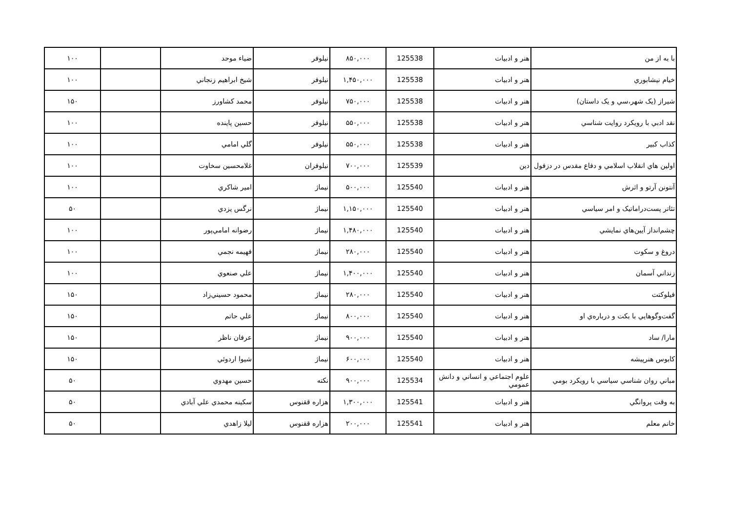| با به از من | هنر و ادبيات | 125538 | ۸۵۰,۰۰۰ | نيلوفر | ضياء موحد | | ۱۰۰ |
| خيام نيشابوري | هنر و ادبيات | 125538 | ۱,۴۵۰,۰۰۰ | نيلوفر | شيخ ابراهيم زنجاني | | ۱۰۰ |
| شيراز (يک شهر،سي و يک داستان) | هنر و ادبيات | 125538 | ۷۵۰,۰۰۰ | نيلوفر | محمد کشاورز | | ۱۵۰ |
| نقد ادبي با رويکرد روايت شناسي | هنر و ادبيات | 125538 | ۵۵۰,۰۰۰ | نيلوفر | حسين پاينده | | ۱۰۰ |
| کذاب کبير | هنر و ادبيات | 125538 | ۵۵۰,۰۰۰ | نيلوفر | گلي امامي | | ۱۰۰ |
| اولين هاي انقلاب اسلامي و دفاع مقدس در دزفول | دين | 125539 | ۷۰۰,۰۰۰ | نيلوفران | غلامحسين سخاوت | | ۱۰۰ |
| آنتونن آرتو و اثرش | هنر و ادبيات | 125540 | ۵۰۰,۰۰۰ | نيماژ | امير شاکري | | ۱۰۰ |
| تئاتر پست‌دراماتيک و امر سياسي | هنر و ادبيات | 125540 | ۱,۱۵۰,۰۰۰ | نيماژ | نرگس يزدي | | ۵۰ |
| چشم‌انداز آيين‌هاي نمايشي | هنر و ادبيات | 125540 | ۱,۴۸۰,۰۰۰ | نيماژ | رضوانه امامي‌پور | | ۱۰۰ |
| دروغ و سکوت | هنر و ادبيات | 125540 | ۲۸۰,۰۰۰ | نيماژ | فهيمه نجمي | | ۱۰۰ |
| زنداني آسمان | هنر و ادبيات | 125540 | ۱,۴۰۰,۰۰۰ | نيماژ | علي صنعوي | | ۱۰۰ |
| فيلوکتت | هنر و ادبيات | 125540 | ۲۸۰,۰۰۰ | نيماژ | محمود حسيني‌زاد | | ۱۵۰ |
| گفت‌وگوهايي با بکت و درباره‌ي او | هنر و ادبيات | 125540 | ۸۰۰,۰۰۰ | نيماژ | علي حاتم | | ۱۵۰ |
| مارا/ ساد | هنر و ادبيات | 125540 | ۹۰۰,۰۰۰ | نيماژ | عرفان ناظر | | ۱۵۰ |
| کابوس هنرپيشه | هنر و ادبيات | 125540 | ۶۰۰,۰۰۰ | نيماژ | شيوا اردوئي | | ۱۵۰ |
| مباني روان شناسي سياسي با رويکرد بومي | علوم اجتماعي و انساني و دانش عمومي | 125534 | ۹۰۰,۰۰۰ | نکته | حسين مهدوي | | ۵۰ |
| به وقت پروانگي | هنر و ادبيات | 125541 | ۱,۳۰۰,۰۰۰ | هزاره ققنوس | سکينه محمدي علي آبادي | | ۵۰ |
| خانم معلم | هنر و ادبيات | 125541 | ۲۰۰,۰۰۰ | هزاره ققنوس | ليلا زاهدي | | ۵۰ |